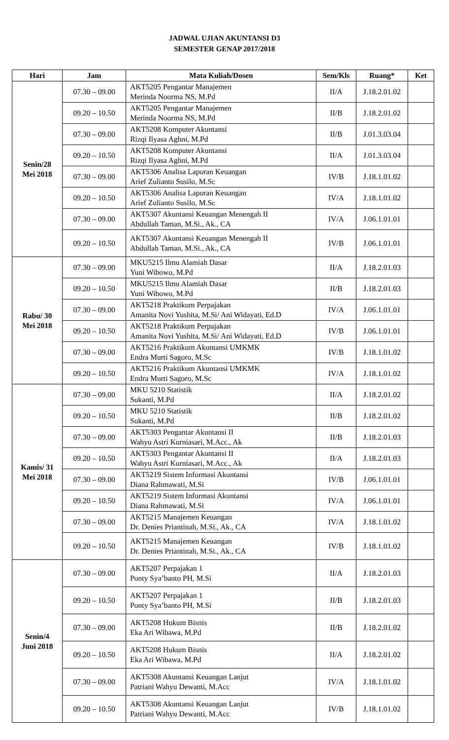JADWAL UJIAN AKUNTANSI D3
SEMESTER GENAP 2017/2018
| Hari | Jam | Mata Kuliah/Dosen | Sem/Kls | Ruang* | Ket |
| --- | --- | --- | --- | --- | --- |
| Senin/28 Mei 2018 | 07.30 – 09.00 | AKT5205 Pengantar Manajemen Merinda Noorma NS, M.Pd | II/A | J.18.2.01.02 | |
| | 09.20 – 10.50 | AKT5205 Pengantar Manajemen Merinda Noorma NS, M.Pd | II/B | J.18.2.01.02 | |
| | 07.30 – 09.00 | AKT5208 Komputer Akuntansi Rizqi Ilyasa Aghni, M.Pd | II/B | J.01.3.03.04 | |
| | 09.20 – 10.50 | AKT5208 Komputer Akuntansi Rizqi Ilyasa Aghni, M.Pd | II/A | J.01.3.03.04 | |
| | 07.30 – 09.00 | AKT5306 Analisa Laporan Keuangan Arief Zulianto Susilo, M.Sc | IV/B | J.18.1.01.02 | |
| | 09.20 – 10.50 | AKT5306 Analisa Laporan Keuangan Arief Zulianto Susilo, M.Sc | IV/A | J.18.1.01.02 | |
| | 07.30 – 09.00 | AKT5307 Akuntansi Keuangan Menengah II Abdullah Taman, M.Si., Ak., CA | IV/A | J.06.1.01.01 | |
| | 09.20 – 10.50 | AKT5307 Akuntansi Keuangan Menengah II Abdullah Taman, M.Si., Ak., CA | IV/B | J.06.1.01.01 | |
| Rabu/ 30 Mei 2018 | 07.30 – 09.00 | MKU5215 Ilmu Alamiah Dasar Yuni Wibowo, M.Pd | II/A | J.18.2.01.03 | |
| | 09.20 – 10.50 | MKU5215 Ilmu Alamiah Dasar Yuni Wibowo, M.Pd | II/B | J.18.2.01.03 | |
| | 07.30 – 09.00 | AKT5218 Praktikum Perpajakan Amanita Novi Yushita, M.Si/ Ani Widayati, Ed.D | IV/A | J.06.1.01.01 | |
| | 09.20 – 10.50 | AKT5218 Praktikum Perpajakan Amanita Novi Yushita, M.Si/ Ani Widayati, Ed.D | IV/B | J.06.1.01.01 | |
| | 07.30 – 09.00 | AKT5216 Praktikum Akuntansi UMKMK Endra Murti Sagoro, M.Sc | IV/B | J.18.1.01.02 | |
| | 09.20 – 10.50 | AKT5216 Praktikum Akuntansi UMKMK Endra Murti Sagoro, M.Sc | IV/A | J.18.1.01.02 | |
| Kamis/ 31 Mei 2018 | 07.30 – 09.00 | MKU 5210 Statistik Sukanti, M.Pd | II/A | J.18.2.01.02 | |
| | 09.20 – 10.50 | MKU 5210 Statistik Sukanti, M.Pd | II/B | J.18.2.01.02 | |
| | 07.30 – 09.00 | AKT5303 Pengantar Akuntansi II Wahyu Astri Kurniasari, M.Acc., Ak | II/B | J.18.2.01.03 | |
| | 09.20 – 10.50 | AKT5303 Pengantar Akuntansi II Wahyu Astri Kurniasari, M.Acc., Ak | II/A | J.18.2.01.03 | |
| | 07.30 – 09.00 | AKT5219 Sistem Informasi Akuntansi Diana Rahmawati, M.Si | IV/B | J.06.1.01.01 | |
| | 09.20 – 10.50 | AKT5219 Sistem Informasi Akuntansi Diana Rahmawati, M.Si | IV/A | J.06.1.01.01 | |
| | 07.30 – 09.00 | AKT5215 Manajemen Keuangan Dr. Denies Priantinah, M.Si., Ak., CA | IV/A | J.18.1.01.02 | |
| | 09.20 – 10.50 | AKT5215 Manajemen Keuangan Dr. Denies Priantinah, M.Si., Ak., CA | IV/B | J.18.1.01.02 | |
| Senin/4 Juni 2018 | 07.30 – 09.00 | AKT5207 Perpajakan 1 Ponty Sya’banto PH, M.Si | II/A | J.18.2.01.03 | |
| | 09.20 – 10.50 | AKT5207 Perpajakan 1 Ponty Sya’banto PH, M.Si | II/B | J.18.2.01.03 | |
| | 07.30 – 09.00 | AKT5208 Hukum Bisnis Eka Ari Wibawa, M.Pd | II/B | J.18.2.01.02 | |
| | 09.20 – 10.50 | AKT5208 Hukum Bisnis Eka Ari Wibawa, M.Pd | II/A | J.18.2.01.02 | |
| | 07.30 – 09.00 | AKT5308 Akuntansi Keuangan Lanjut Patriani Wahyu Dewanti, M.Acc | IV/A | J.18.1.01.02 | |
| | 09.20 – 10.50 | AKT5308 Akuntansi Keuangan Lanjut Patriani Wahyu Dewanti, M.Acc | IV/B | J.18.1.01.02 | |